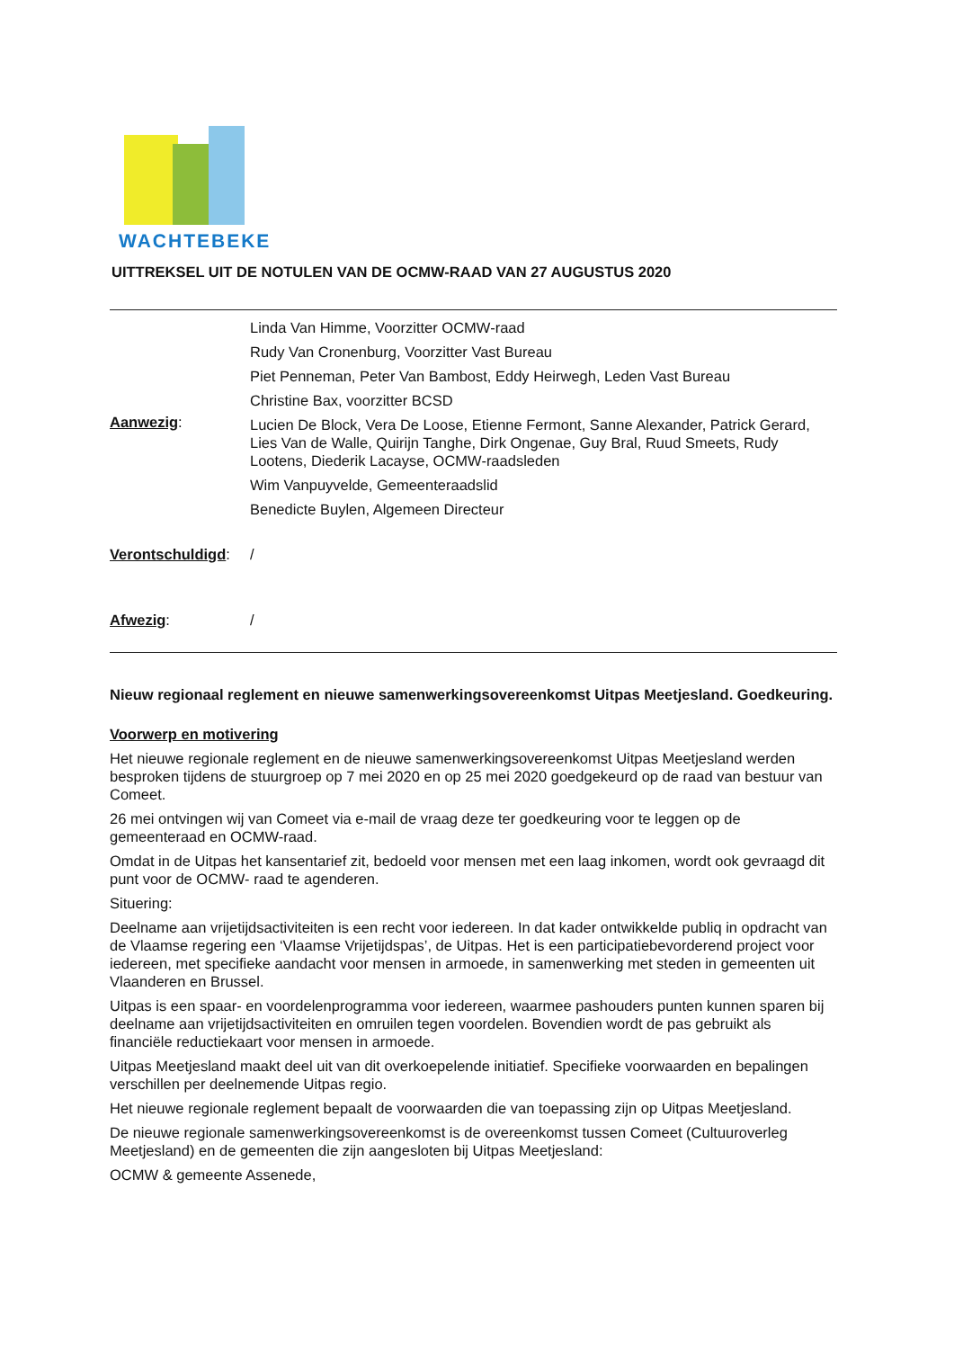WACHTEBEKE
UITTREKSEL UIT DE NOTULEN VAN DE OCMW-RAAD VAN 27 AUGUSTUS 2020
| Aanwezig : | Linda Van Himme, Voorzitter OCMW-raad Rudy Van Cronenburg, Voorzitter Vast Bureau Piet Penneman, Peter Van Bambost, Eddy Heirwegh, Leden Vast Bureau Christine Bax, voorzitter BCSD Lucien De Block, Vera De Loose, Etienne Fermont, Sanne Alexander, Patrick Gerard, Lies Van de Walle, Quirijn Tanghe, Dirk Ongenae, Guy Bral, Ruud Smeets, Rudy Lootens, Diederik Lacayse, OCMW-raadsleden Wim Vanpuyvelde, Gemeenteraadslid Benedicte Buylen, Algemeen Directeur |
| Verontschuldigd : | / |
| Afwezig : | / |
Nieuw regionaal reglement en nieuwe samenwerkingsovereenkomst Uitpas Meetjesland. Goedkeuring.
Voorwerp en motivering
Het nieuwe regionale reglement en de nieuwe samenwerkingsovereenkomst Uitpas Meetjesland werden besproken tijdens de stuurgroep op 7 mei 2020 en op 25 mei 2020 goedgekeurd op de raad van bestuur van Comeet.
26 mei ontvingen wij van Comeet via e-mail de vraag deze ter goedkeuring voor te leggen op de gemeenteraad en OCMW-raad.
Omdat in de Uitpas het kansentarief zit, bedoeld voor mensen met een laag inkomen, wordt ook gevraagd dit punt voor de OCMW- raad te agenderen.
Situering:
Deelname aan vrijetijdsactiviteiten is een recht voor iedereen. In dat kader ontwikkelde publiq in opdracht van de Vlaamse regering een ‘Vlaamse Vrijetijdspas’, de Uitpas. Het is een participatiebevorderend project voor iedereen, met specifieke aandacht voor mensen in armoede, in samenwerking met steden in gemeenten uit Vlaanderen en Brussel.
Uitpas is een spaar- en voordelenprogramma voor iedereen, waarmee pashouders punten kunnen sparen bij deelname aan vrijetijdsactiviteiten en omruilen tegen voordelen. Bovendien wordt de pas gebruikt als financiële reductiekaart voor mensen in armoede.
Uitpas Meetjesland maakt deel uit van dit overkoepelende initiatief. Specifieke voorwaarden en bepalingen verschillen per deelnemende Uitpas regio.
Het nieuwe regionale reglement bepaalt de voorwaarden die van toepassing zijn op Uitpas Meetjesland.
De nieuwe regionale samenwerkingsovereenkomst is de overeenkomst tussen Comeet (Cultuuroverleg Meetjesland) en de gemeenten die zijn aangesloten bij Uitpas Meetjesland:
OCMW & gemeente Assenede,